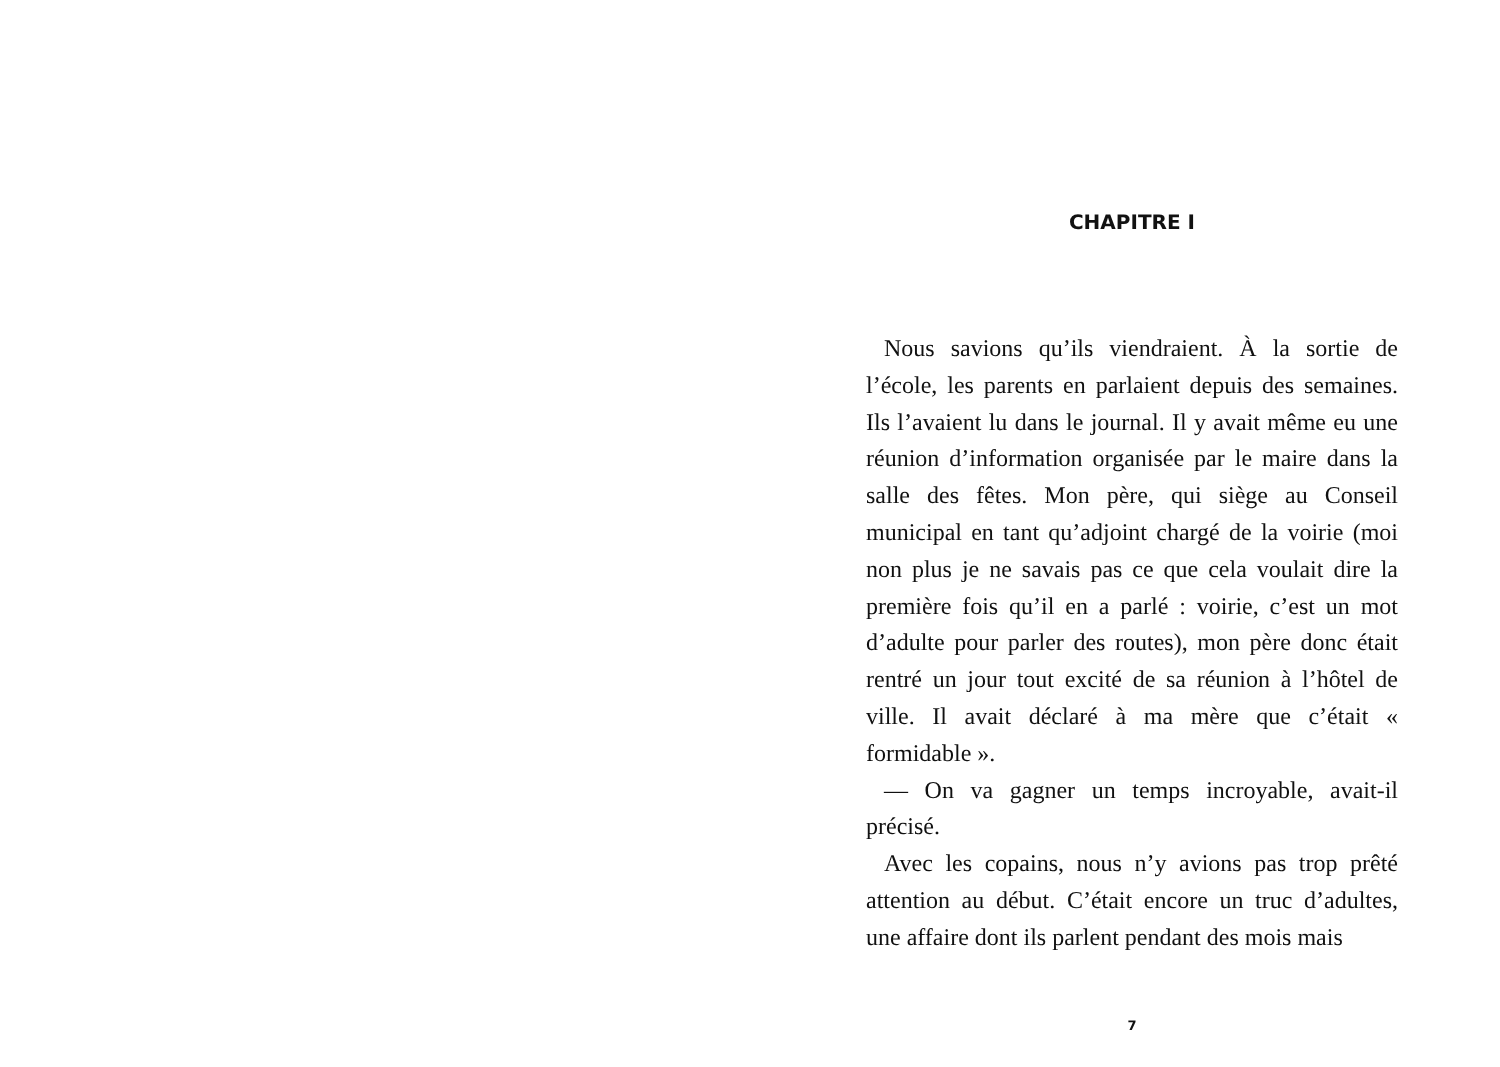CHAPITRE I
Nous savions qu’ils viendraient. À la sortie de l’école, les parents en parlaient depuis des semaines. Ils l’avaient lu dans le journal. Il y avait même eu une réunion d’information organisée par le maire dans la salle des fêtes. Mon père, qui siège au Conseil municipal en tant qu’adjoint chargé de la voirie (moi non plus je ne savais pas ce que cela voulait dire la première fois qu’il en a parlé : voirie, c’est un mot d’adulte pour parler des routes), mon père donc était rentré un jour tout excité de sa réunion à l’hôtel de ville. Il avait déclaré à ma mère que c’était « formidable ».
— On va gagner un temps incroyable, avait-il précisé.
Avec les copains, nous n’y avions pas trop prêté attention au début. C’était encore un truc d’adultes, une affaire dont ils parlent pendant des mois mais
7